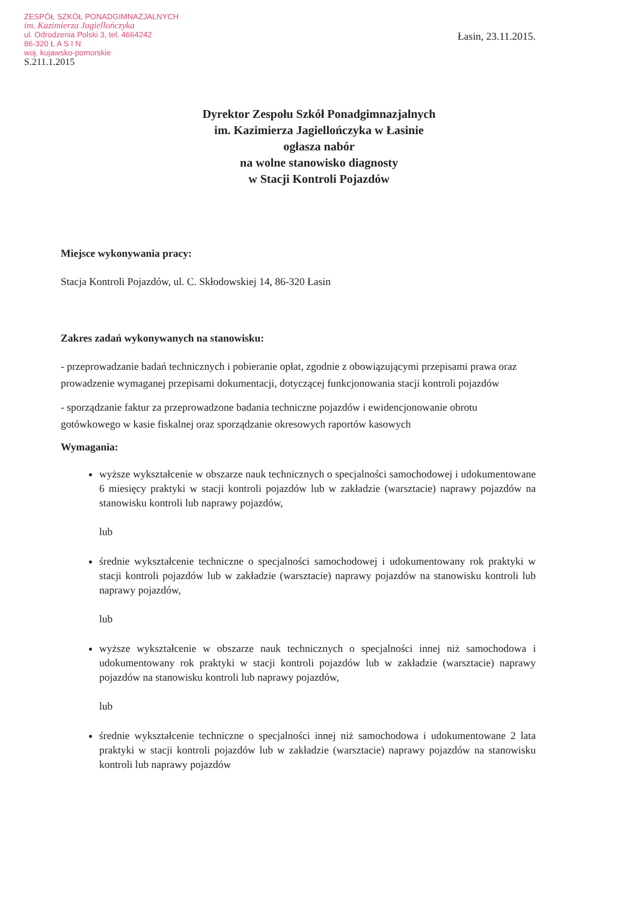ZESPÓŁ SZKÓŁ PONADGIMNAZJALNYCH
im. Kazimierza Jagiellończyka
ul. Odrodzenia Polski 3, tel. 4664242
86-320 Ł A S I N
woj. kujawsko-pomorskie
S.211.1.2015
Łasin, 23.11.2015.
Dyrektor Zespołu Szkół Ponadgimnazjalnych
im. Kazimierza Jagiellończyka w Łasinie
ogłasza nabór
na wolne stanowisko diagnosty
w Stacji Kontroli Pojazdów
Miejsce wykonywania pracy:
Stacja Kontroli Pojazdów, ul. C. Skłodowskiej 14, 86-320 Łasin
Zakres zadań wykonywanych na stanowisku:
- przeprowadzanie badań technicznych i pobieranie opłat, zgodnie z obowiązującymi przepisami prawa oraz prowadzenie wymaganej przepisami dokumentacji, dotyczącej funkcjonowania stacji kontroli pojazdów
- sporządzanie faktur za przeprowadzone badania techniczne pojazdów i ewidencjonowanie obrotu gotówkowego w kasie fiskalnej oraz sporządzanie okresowych raportów kasowych
Wymagania:
wyższe wykształcenie w obszarze nauk technicznych o specjalności samochodowej i udokumentowane 6 miesięcy praktyki w stacji kontroli pojazdów lub w zakładzie (warsztacie) naprawy pojazdów na stanowisku kontroli lub naprawy pojazdów,
lub
średnie wykształcenie techniczne o specjalności samochodowej i udokumentowany rok praktyki w stacji kontroli pojazdów lub w zakładzie (warsztacie) naprawy pojazdów na stanowisku kontroli lub naprawy pojazdów,
lub
wyższe wykształcenie w obszarze nauk technicznych o specjalności innej niż samochodowa i udokumentowany rok praktyki w stacji kontroli pojazdów lub w zakładzie (warsztacie) naprawy pojazdów na stanowisku kontroli lub naprawy pojazdów,
lub
średnie wykształcenie techniczne o specjalności innej niż samochodowa i udokumentowane 2 lata praktyki w stacji kontroli pojazdów lub w zakładzie (warsztacie) naprawy pojazdów na stanowisku kontroli lub naprawy pojazdów